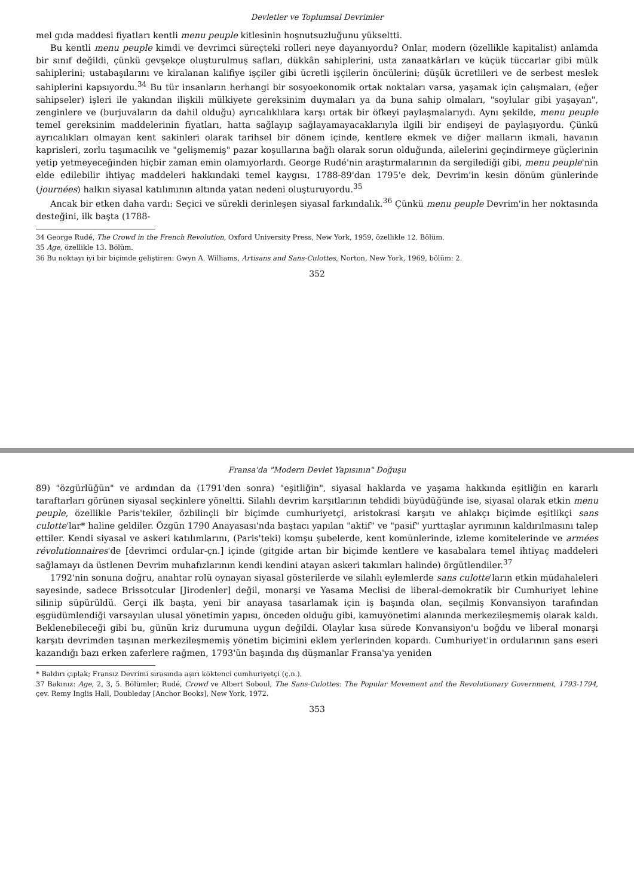Devletler ve Toplumsal Devrimler
mel gıda maddesi fiyatları kentli menu peuple kitlesinin hoşnutsuzluğunu yükseltti.
Bu kentli menu peuple kimdi ve devrimci süreçteki rolleri neye dayanıyordu? Onlar, modern (özellikle kapitalist) anlamda bir sınıf değildi, çünkü gevşekçe oluşturulmuş safları, dükkân sahiplerini, usta zanaatkârları ve küçük tüccarlar gibi mülk sahiplerini; ustabaşılarını ve kiralanan kalifiye işçiler gibi ücretli işçilerin öncülerini; düşük ücretlileri ve de serbest meslek sahiplerini kapsıyordu.<sup>34</sup> Bu tür insanların herhangi bir sosyoekonomik ortak noktaları varsa, yaşamak için çalışmaları, (eğer sahipseler) işleri ile yakından ilişkili mülkiyete gereksinim duymaları ya da buna sahip olmaları, "soylular gibi yaşayan", zenginlere ve (burjuvaların da dahil olduğu) ayrıcalıklılara karşı ortak bir öfkeyi paylaşmalarıydı. Aynı şekilde, menu peuple temel gereksinim maddelerinin fiyatları, hatta sağlayıp sağlayamayacaklarıyla ilgili bir endişeyi de paylaşıyordu. Çünkü ayrıcalıkları olmayan kent sakinleri olarak tarihsel bir dönem içinde, kentlere ekmek ve diğer malların ikmali, havanın kaprisleri, zorlu taşımacılık ve "gelişmemiş" pazar koşullarına bağlı olarak sorun olduğunda, ailelerini geçindirmeye güçlerinin yetip yetmeyeceğinden hiçbir zaman emin olamıyorlardı. George Rudé'nin araştırmalarının da sergilediği gibi, menu peuple'nin elde edilebilir ihtiyaç maddeleri hakkındaki temel kaygısı, 1788-89'dan 1795'e dek, Devrim'in kesin dönüm günlerinde (journées) halkın siyasal katılımının altında yatan nedeni oluşturuyordu.<sup>35</sup>
Ancak bir etken daha vardı: Seçici ve sürekli derinleşen siyasal farkındalık.<sup>36</sup> Çünkü menu peuple Devrim'in her noktasında desteğini, ilk başta (1788-
34 George Rudé, The Crowd in the French Revolution, Oxford University Press, New York, 1959, özellikle 12. Bölüm.
35 Age, özellikle 13. Bölüm.
36 Bu noktayı iyi bir biçimde geliştiren: Gwyn A. Williams, Artisans and Sans-Culottes, Norton, New York, 1969, bölüm: 2.
352
Fransa'da "Modern Devlet Yapısının" Doğuşu
89) "özgürlüğün" ve ardından da (1791'den sonra) "eşitliğin", siyasal haklarda ve yaşama hakkında eşitliğin en kararlı taraftarları görünen siyasal seçkinlere yöneltti. Silahlı devrim karşıtlarının tehdidi büyüdüğünde ise, siyasal olarak etkin menu peuple, özellikle Paris'tekiler, özbilinçli bir biçimde cumhuriyetçi, aristokrasi karşıtı ve ahlakçı biçimde eşitlikçi sans culotte'lar* haline geldiler. Özgün 1790 Anayasası'nda baştacı yapılan "aktif" ve "pasif" yurttaşlar ayrımının kaldırılmasını talep ettiler. Kendi siyasal ve askeri katılımlarını, (Paris'teki) komşu şubelerde, kent komünlerinde, izleme komitelerinde ve armées révolutionnaires'de [devrimci ordular-çn.] içinde (gitgide artan bir biçimde kentlere ve kasabalara temel ihtiyaç maddeleri sağlamayı da üstlenen Devrim muhafızlarının kendi kendini atayan askeri takımları halinde) örgütlendiler.<sup>37</sup>
1792'nin sonuna doğru, anahtar rolü oynayan siyasal gösterilerde ve silahlı eylemlerde sans culotte'ların etkin müdahaleleri sayesinde, sadece Brissotcular [Jirodenler] değil, monarşi ve Yasama Meclisi de liberal-demokratik bir Cumhuriyet lehine silinip süpürüldü. Gerçi ilk başta, yeni bir anayasa tasarlamak için iş başında olan, seçilmiş Konvansiyon tarafından eşgüdümlendiği varsayılan ulusal yönetimin yapısı, önceden olduğu gibi, kamuyönetimi alanında merkezileşmemiş olarak kaldı. Beklenebileceği gibi bu, günün kriz durumuna uygun değildi. Olaylar kısa sürede Konvansiyon'u boğdu ve liberal monarşi karşıtı devrimden taşınan merkezileşmemiş yönetim biçimini eklem yerlerinden kopardı. Cumhuriyet'in ordularının şans eseri kazandığı bazı erken zaferlere rağmen, 1793'ün başında dış düşmanlar Fransa'ya yeniden
* Baldırı çıplak; Fransız Devrimi sırasında aşırı köktenci cumhuriyetçi (ç.n.).
37 Bakınız: Age, 2, 3, 5. Bölümler; Rudé, Crowd ve Albert Soboul, The Sans-Culottes: The Popular Movement and the Revolutionary Government, 1793-1794, çev. Remy Inglis Hall, Doubleday [Anchor Books], New York, 1972.
353